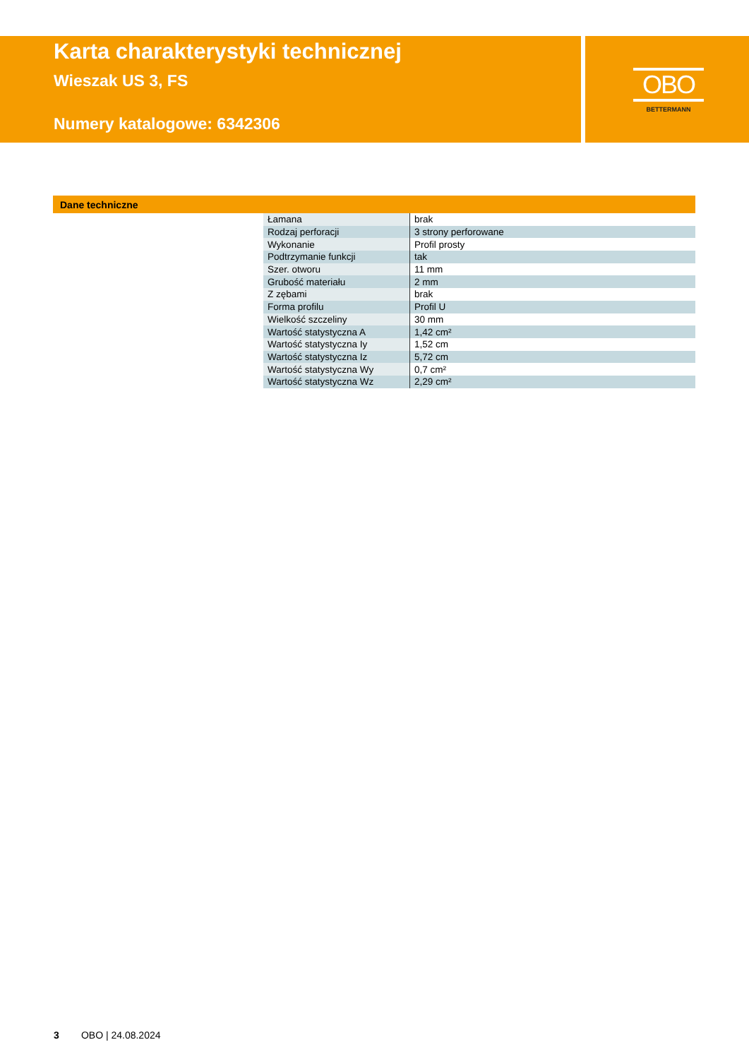Karta charakterystyki technicznej
Wieszak US 3, FS
Numery katalogowe: 6342306
OBO
BETTERMANN
Dane techniczne
| Łamana | brak |
| Rodzaj perforacji | 3 strony perforowane |
| Wykonanie | Profil prosty |
| Podtrzymanie funkcji | tak |
| Szer. otworu | 11 mm |
| Grubość materiału | 2 mm |
| Z zębami | brak |
| Forma profilu | Profil U |
| Wielkość szczeliny | 30 mm |
| Wartość statystyczna A | 1,42 cm² |
| Wartość statystyczna Iy | 1,52 cm |
| Wartość statystyczna Iz | 5,72 cm |
| Wartość statystyczna Wy | 0,7 cm² |
| Wartość statystyczna Wz | 2,29 cm² |
3 OBO | 24.08.2024